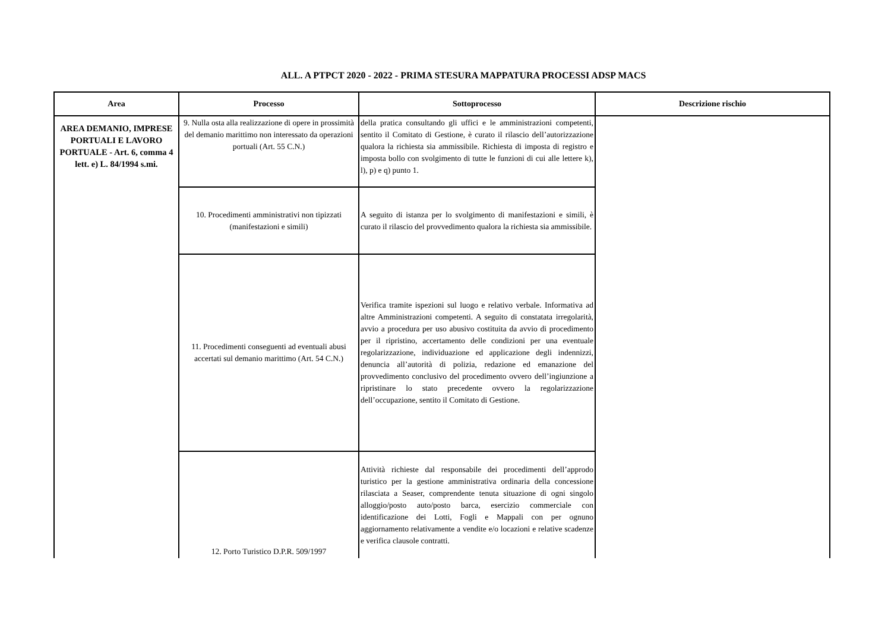ALL. A PTPCT 2020 - 2022 - PRIMA STESURA MAPPATURA PROCESSI ADSP MACS
| Area | Processo | Sottoprocesso | Descrizione rischio |
| --- | --- | --- | --- |
| AREA DEMANIO, IMPRESE PORTUALI E LAVORO PORTUALE - Art. 6, comma 4 lett. e) L. 84/1994 s.mi. | 9. Nulla osta alla realizzazione di opere in prossimità del demanio marittimo non interessato da operazioni portuali (Art. 55 C.N.) | della pratica consultando gli uffici e le amministrazioni competenti, sentito il Comitato di Gestione, è curato il rilascio dell’autorizzazione qualora la richiesta sia ammissibile. Richiesta di imposta di registro e imposta bollo con svolgimento di tutte le funzioni di cui alle lettere k), l), p) e q) punto 1. | |
| | 10. Procedimenti amministrativi non tipizzati (manifestazioni e simili) | A seguito di istanza per lo svolgimento di manifestazioni e simili, è curato il rilascio del provvedimento qualora la richiesta sia ammissibile. | |
| | 11. Procedimenti conseguenti ad eventuali abusi accertati sul demanio marittimo (Art. 54 C.N.) | Verifica tramite ispezioni sul luogo e relativo verbale. Informativa ad altre Amministrazioni competenti. A seguito di constatata irregolarità, avvio a procedura per uso abusivo costituita da avvio di procedimento per il ripristino, accertamento delle condizioni per una eventuale regolarizzazione, individuazione ed applicazione degli indennizzi, denuncia all’autorità di polizia, redazione ed emanazione del provvedimento conclusivo del procedimento ovvero dell’ingiunzione a ripristinare lo stato precedente ovvero la regolarizzazione dell’occupazione, sentito il Comitato di Gestione. | |
| | 12. Porto Turistico D.P.R. 509/1997 | Attività richieste dal responsabile dei procedimenti dell’approdo turistico per la gestione amministrativa ordinaria della concessione rilasciata a Seaser, comprendente tenuta situazione di ogni singolo alloggio/posto auto/posto barca, esercizio commerciale con identificazione dei Lotti, Fogli e Mappali con per ognuno aggiornamento relativamente a vendite e/o locazioni e relative scadenze e verifica clausole contratti. | |